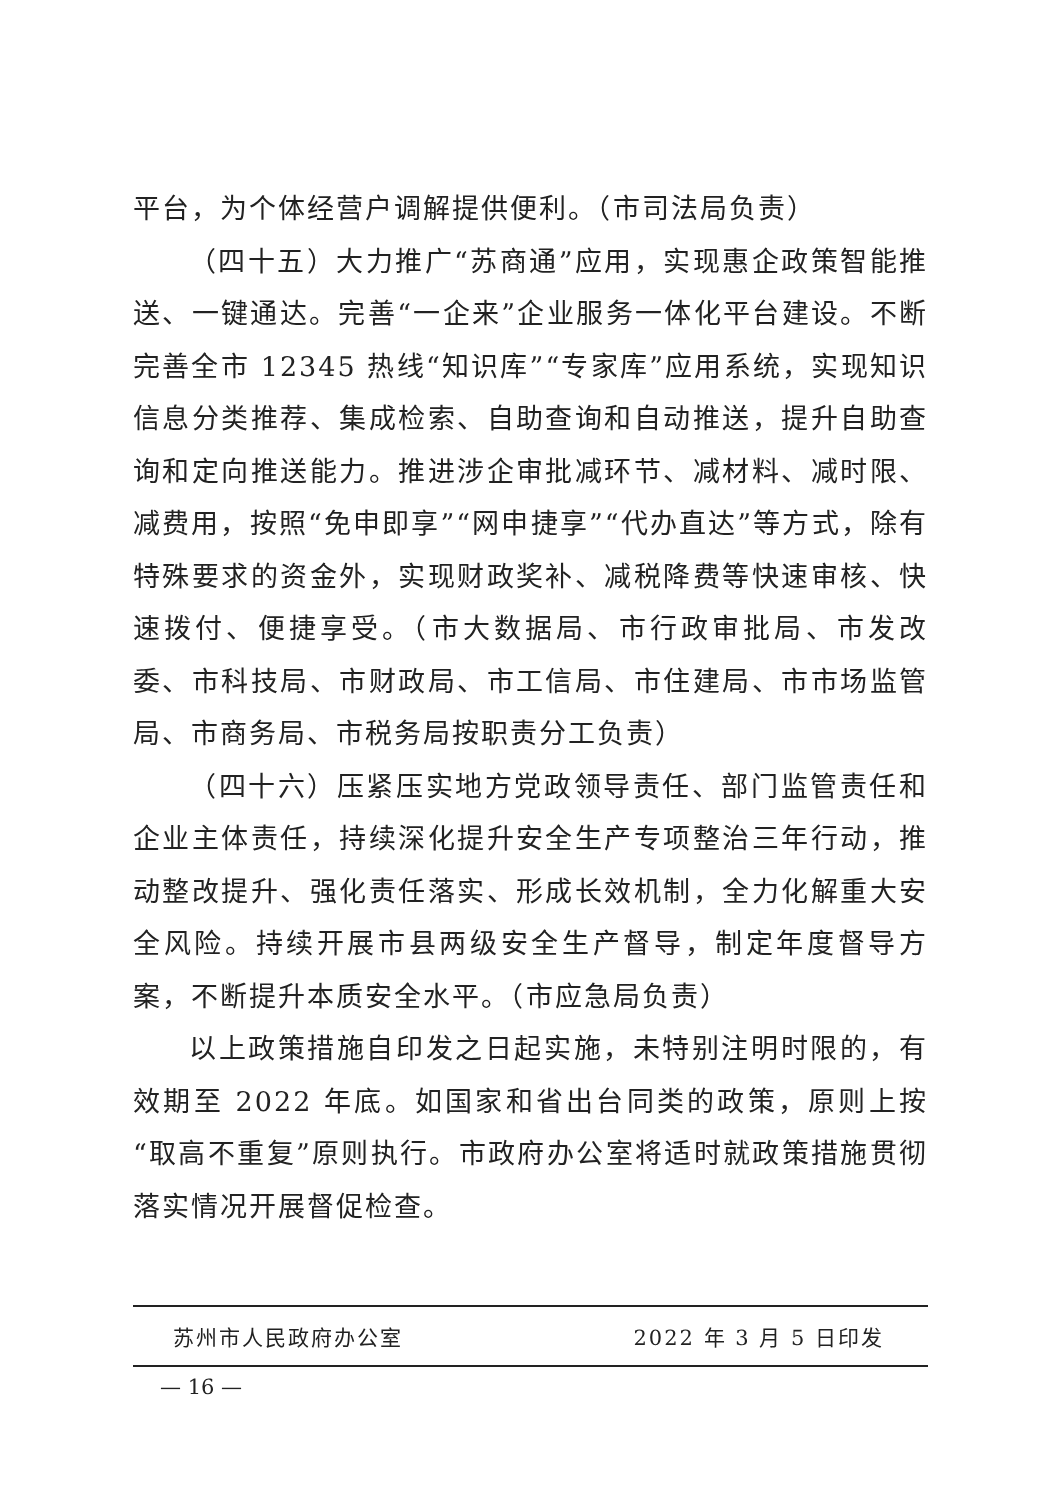平台，为个体经营户调解提供便利。（市司法局负责）
（四十五）大力推广“苏商通”应用，实现惠企政策智能推送、一键通达。完善“一企来”企业服务一体化平台建设。不断完善全市 12345 热线“知识库”“专家库”应用系统，实现知识信息分类推荐、集成检索、自助查询和自动推送，提升自助查询和定向推送能力。推进涉企审批减环节、减材料、减时限、减费用，按照“免申即享”“网申捷享”“代办直达”等方式，除有特殊要求的资金外，实现财政奖补、减税降费等快速审核、快速拨付、便捷享受。（市大数据局、市行政审批局、市发改委、市科技局、市财政局、市工信局、市住建局、市市场监管局、市商务局、市税务局按职责分工负责）
（四十六）压紧压实地方党政领导责任、部门监管责任和企业主体责任，持续深化提升安全生产专项整治三年行动，推动整改提升、强化责任落实、形成长效机制，全力化解重大安全风险。持续开展市县两级安全生产督导，制定年度督导方案，不断提升本质安全水平。（市应急局负责）
以上政策措施自印发之日起实施，未特别注明时限的，有效期至 2022 年底。如国家和省出台同类的政策，原则上按“取高不重复”原则执行。市政府办公室将适时就政策措施贯彻落实情况开展督促检查。
苏州市人民政府办公室 2022 年 3 月 5 日印发
— 16 —